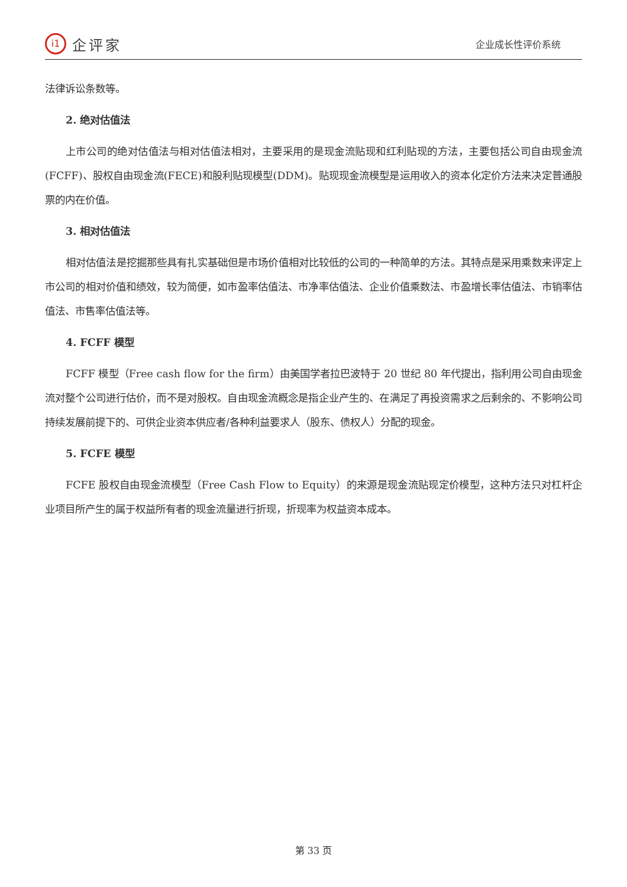i1 企评家
企业成长性评价系统
法律诉讼条数等。
2. 绝对估值法
上市公司的绝对估值法与相对估值法相对，主要采用的是现金流贴现和红利贴现的方法，主要包括公司自由现金流(FCFF)、股权自由现金流(FECE)和股利贴现模型(DDM)。贴现现金流模型是运用收入的资本化定价方法来决定普通股票的内在价值。
3. 相对估值法
相对估值法是挖掘那些具有扎实基础但是市场价值相对比较低的公司的一种简单的方法。其特点是采用乘数来评定上市公司的相对价值和绩效，较为简便，如市盈率估值法、市净率估值法、企业价值乘数法、市盈增长率估值法、市销率估值法、市售率估值法等。
4. FCFF 模型
FCFF 模型（Free cash flow for the firm）由美国学者拉巴波特于 20 世纪 80 年代提出，指利用公司自由现金流对整个公司进行估价，而不是对股权。自由现金流概念是指企业产生的、在满足了再投资需求之后剩余的、不影响公司持续发展前提下的、可供企业资本供应者/各种利益要求人（股东、债权人）分配的现金。
5. FCFE 模型
FCFE 股权自由现金流模型（Free Cash Flow to Equity）的来源是现金流贴现定价模型，这种方法只对杠杆企业项目所产生的属于权益所有者的现金流量进行折现，折现率为权益资本成本。
第 33 页